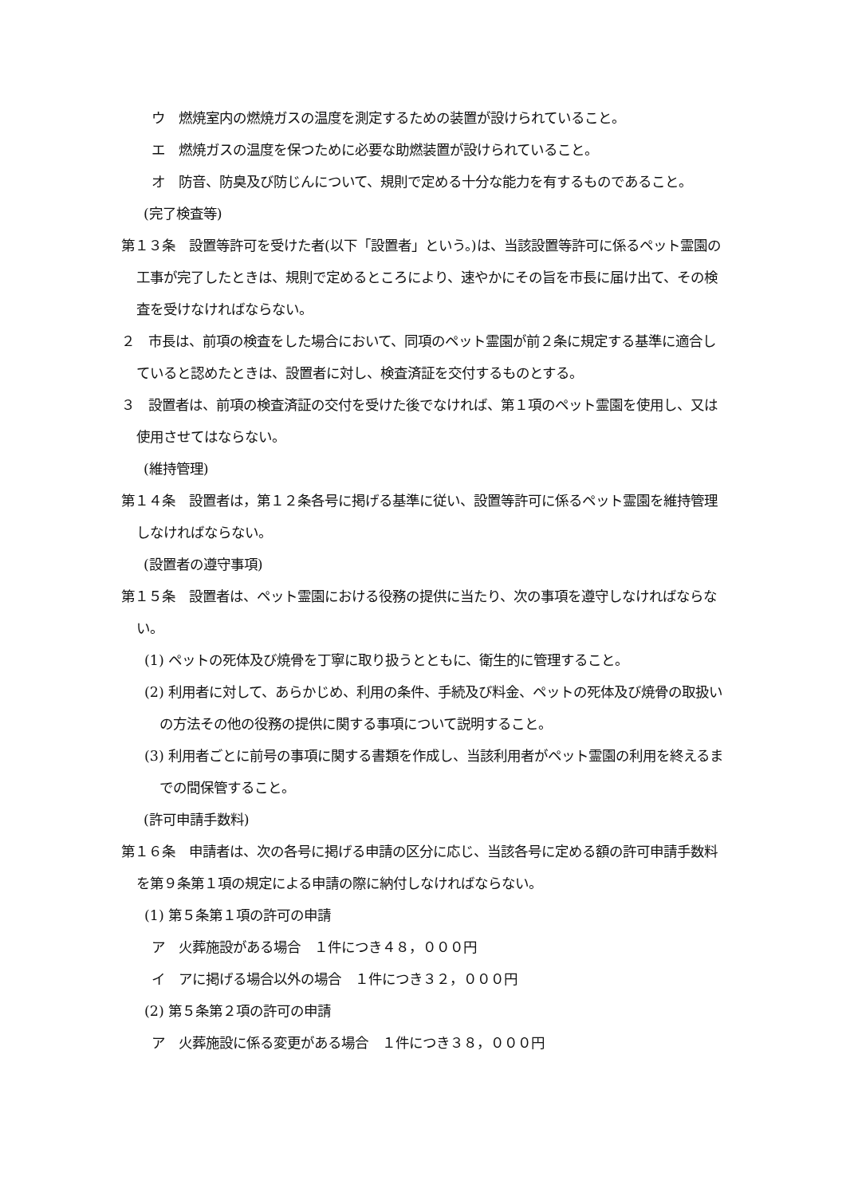ウ　燃焼室内の燃焼ガスの温度を測定するための装置が設けられていること。
エ　燃焼ガスの温度を保つために必要な助燃装置が設けられていること。
オ　防音、防臭及び防じんについて、規則で定める十分な能力を有するものであること。
(完了検査等)
第１３条　設置等許可を受けた者(以下「設置者」という。)は、当該設置等許可に係るペット霊園の工事が完了したときは、規則で定めるところにより、速やかにその旨を市長に届け出て、その検査を受けなければならない。
２　市長は、前項の検査をした場合において、同項のペット霊園が前２条に規定する基準に適合していると認めたときは、設置者に対し、検査済証を交付するものとする。
３　設置者は、前項の検査済証の交付を受けた後でなければ、第１項のペット霊園を使用し、又は使用させてはならない。
(維持管理)
第１４条　設置者は，第１２条各号に掲げる基準に従い、設置等許可に係るペット霊園を維持管理しなければならない。
(設置者の遵守事項)
第１５条　設置者は、ペット霊園における役務の提供に当たり、次の事項を遵守しなければならない。
(1) ペットの死体及び焼骨を丁寧に取り扱うとともに、衛生的に管理すること。
(2) 利用者に対して、あらかじめ、利用の条件、手続及び料金、ペットの死体及び焼骨の取扱いの方法その他の役務の提供に関する事項について説明すること。
(3) 利用者ごとに前号の事項に関する書類を作成し、当該利用者がペット霊園の利用を終えるまでの間保管すること。
(許可申請手数料)
第１６条　申請者は、次の各号に掲げる申請の区分に応じ、当該各号に定める額の許可申請手数料を第９条第１項の規定による申請の際に納付しなければならない。
(1) 第５条第１項の許可の申請
ア　火葬施設がある場合　１件につき４８，０００円
イ　アに掲げる場合以外の場合　１件につき３２，０００円
(2) 第５条第２項の許可の申請
ア　火葬施設に係る変更がある場合　１件につき３８，０００円